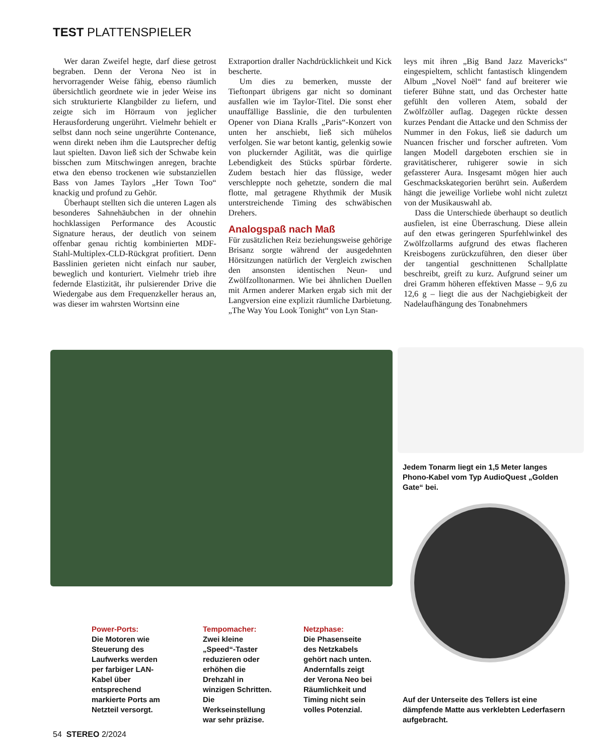TEST PLATTENSPIELER
Wer daran Zweifel hegte, darf diese getrost begraben. Denn der Verona Neo ist in hervorragender Weise fähig, ebenso räumlich übersichtlich geordnete wie in jeder Weise ins sich strukturierte Klangbilder zu liefern, und zeigte sich im Hörraum von jeglicher Herausforderung ungerührt. Vielmehr behielt er selbst dann noch seine ungerührte Contenance, wenn direkt neben ihm die Lautsprecher deftig laut spielten. Davon ließ sich der Schwabe kein bisschen zum Mitschwingen anregen, brachte etwa den ebenso trockenen wie substanziellen Bass von James Taylors „Her Town Too“ knackig und profund zu Gehör.
Überhaupt stellten sich die unteren Lagen als besonderes Sahnehäubchen in der ohnehin hochklassigen Performance des Acoustic Signature heraus, der deutlich von seinem offenbar genau richtig kombinierten MDF-Stahl-Multiplex-CLD-Rückgrat profitiert. Denn Basslinien gerieten nicht einfach nur sauber, beweglich und konturiert. Vielmehr trieb ihre federnde Elastizität, ihr pulsierender Drive die Wiedergabe aus dem Frequenzkeller heraus an, was dieser im wahrsten Wortsinn eine
Extraportion draller Nachdrücklichkeit und Kick bescherte.
Um dies zu bemerken, musste der Tieftonpart übrigens gar nicht so dominant ausfallen wie im Taylor-Titel. Die sonst eher unauffällige Basslinie, die den turbulenten Opener von Diana Kralls „Paris“-Konzert von unten her anschiebt, ließ sich mühelos verfolgen. Sie war betont kantig, gelenkig sowie von pluckernder Agilität, was die quirlige Lebendigkeit des Stücks spürbar förderte. Zudem bestach hier das flüssige, weder verschleppte noch gehetzte, sondern die mal flotte, mal getragene Rhythmik der Musik unterstreichende Timing des schwäbischen Drehers.
Analogspaß nach Maß
Für zusätzlichen Reiz beziehungsweise gehörige Brisanz sorgte während der ausgedehnten Hörsitzungen natürlich der Vergleich zwischen den ansonsten identischen Neun- und Zwölfzolltonarmen. Wie bei ähnlichen Duellen mit Armen anderer Marken ergab sich mit der Langversion eine explizit räumliche Darbietung. „The Way You Look Tonight“ von Lyn Stan-
leys mit ihren „Big Band Jazz Mavericks“ eingespieltem, schlicht fantastisch klingendem Album „Novel Noël“ fand auf breiterer wie tieferer Bühne statt, und das Orchester hatte gefühlt den volleren Atem, sobald der Zwölfzöller auflag. Dagegen rückte dessen kurzes Pendant die Attacke und den Schmiss der Nummer in den Fokus, ließ sie dadurch um Nuancen frischer und forscher auftreten. Vom langen Modell dargeboten erschien sie in gravitätischerer, ruhigerer sowie in sich gefassterer Aura. Insgesamt mögen hier auch Geschmackskategorien berührt sein. Außerdem hängt die jeweilige Vorliebe wohl nicht zuletzt von der Musikauswahl ab.
Dass die Unterschiede überhaupt so deutlich ausfielen, ist eine Überraschung. Diese allein auf den etwas geringeren Spurfehlwinkel des Zwölfzollarms aufgrund des etwas flacheren Kreisbogens zurückzuführen, den dieser über der tangential geschnittenen Schallplatte beschreibt, greift zu kurz. Aufgrund seiner um drei Gramm höheren effektiven Masse – 9,6 zu 12,6 g – liegt die aus der Nachgiebigkeit der Nadelaufhängung des Tonabnehmers
Jedem Tonarm liegt ein 1,5 Meter langes Phono-Kabel vom Typ AudioQuest „Golden Gate“ bei.
Power-Ports:
Die Motoren wie Steuerung des Laufwerks werden per farbiger LAN-Kabel über entsprechend markierte Ports am Netzteil versorgt.
Tempomacher:
Zwei kleine „Speed“-Taster reduzieren oder erhöhen die Drehzahl in winzigen Schritten. Die Werkseinstellung war sehr präzise.
Netzphase:
Die Phasenseite des Netzkabels gehört nach unten. Andernfalls zeigt der Verona Neo bei Räumlichkeit und Timing nicht sein volles Potenzial.
Auf der Unterseite des Tellers ist eine dämpfende Matte aus verklebten Lederfasern aufgebracht.
54 STEREO 2/2024